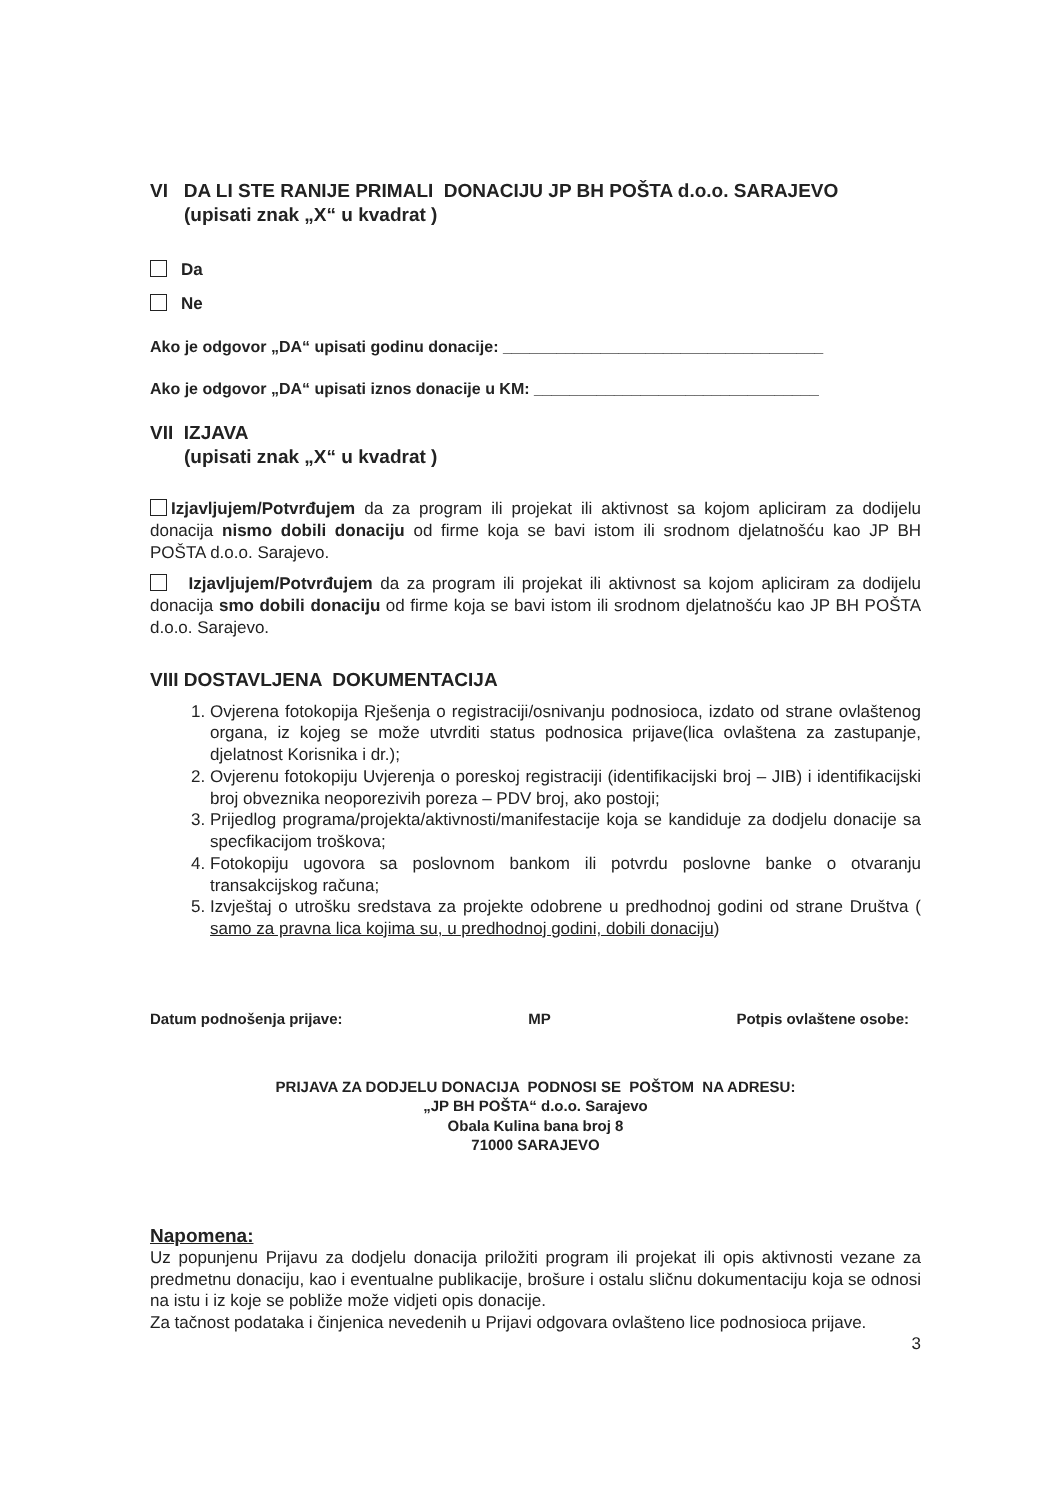VI DA LI STE RANIJE PRIMALI DONACIJU JP BH POŠTA d.o.o. SARAJEVO
(upisati znak „X“ u kvadrat )
Da
Ne
Ako je odgovor „DA“ upisati godinu donacije: ____________________________________
Ako je odgovor „DA“ upisati iznos donacije u KM: ________________________________
VII IZJAVA
(upisati znak „X“ u kvadrat )
Izjavljujem/Potvrđujem da za program ili projekat ili aktivnost sa kojom apliciram za dodijelu donacija nismo dobili donaciju od firme koja se bavi istom ili srodnom djelatnošću kao JP BH POŠTA d.o.o. Sarajevo.
Izjavljujem/Potvrđujem da za program ili projekat ili aktivnost sa kojom apliciram za dodijelu donacija smo dobili donaciju od firme koja se bavi istom ili srodnom djelatnošću kao JP BH POŠTA d.o.o. Sarajevo.
VIII DOSTAVLJENA DOKUMENTACIJA
1. Ovjerena fotokopija Rješenja o registraciji/osnivanju podnosioca, izdato od strane ovlaštenog organa, iz kojeg se može utvrditi status podnosica prijave(lica ovlaštena za zastupanje, djelatnost Korisnika i dr.);
2. Ovjerenu fotokopiju Uvjerenja o poreskoj registraciji (identifikacijski broj – JIB) i identifikacijski broj obveznika neoporezivih poreza – PDV broj, ako postoji;
3. Prijedlog programa/projekta/aktivnosti/manifestacije koja se kandiduje za dodjelu donacije sa specfikacijom troškova;
4. Fotokopiju ugovora sa poslovnom bankom ili potvrdu poslovne banke o otvaranju transakcijskog računa;
5. Izvještaj o utrošku sredstava za projekte odobrene u predhodnoj godini od strane Društva ( samo za pravna lica kojima su, u predhodnoj godini, dobili donaciju)
Datum podnošenja prijave: MP Potpis ovlaštene osobe:
PRIJAVA ZA DODJELU DONACIJA PODNOSI SE POŠTOM NA ADRESU:
„JP BH POŠTA“ d.o.o. Sarajevo
Obala Kulina bana broj 8
71000 SARAJEVO
Napomena:
Uz popunjenu Prijavu za dodjelu donacija priložiti program ili projekat ili opis aktivnosti vezane za predmetnu donaciju, kao i eventualne publikacije, brošure i ostalu sličnu dokumentaciju koja se odnosi na istu i iz koje se pobliže može vidjeti opis donacije.
Za tačnost podataka i činjenica nevedenih u Prijavi odgovara ovlašteno lice podnosioca prijave.
3